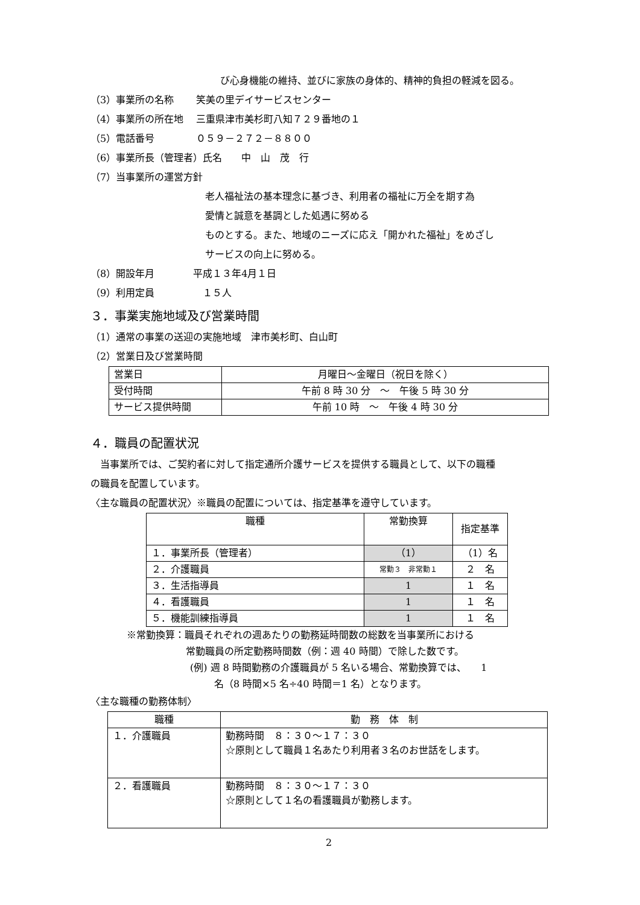び心身機能の維持、並びに家族の身体的、精神的負担の軽減を図る。
（3）事業所の名称　　 笑美の里デイサービスセンター
（4）事業所の所在地　 三重県津市美杉町八知７２９番地の１
（5）電話番号　　　　 ０５９－２７２－８８００
（6）事業所長（管理者）氏名　　中　山　茂　行
（7）当事業所の運営方針
老人福祉法の基本理念に基づき、利用者の福祉に万全を期す為
愛情と誠意を基調とした処遇に努める
ものとする。また、地域のニーズに応え「開かれた福祉」をめざし
サービスの向上に努める。
（8）開設年月　　　　平成１３年4月１日
（9）利用定員　　　　　１５人
３．事業実施地域及び営業時間
（1）通常の事業の送迎の実施地域　津市美杉町、白山町
（2）営業日及び営業時間
| 営業日 | 月曜日～金曜日（祝日を除く） |
| 受付時間 | 午前 8 時 30 分 ～ 午後 5 時 30 分 |
| サービス提供時間 | 午前 10 時 ～ 午後 4 時 30 分 |
４．職員の配置状況
　当事業所では、ご契約者に対して指定通所介護サービスを提供する職員として、以下の職種
の職員を配置しています。
〈主な職員の配置状況〉※職員の配置については、指定基準を遵守しています。
| 職種 | 常勤換算 | 指定基準 |
| --- | --- | --- |
| １．事業所長（管理者） | （1） | （1）名 |
| ２．介護職員 | 常勤３ 非常勤１ | ２ 名 |
| ３．生活指導員 | 1 | １ 名 |
| ４．看護職員 | 1 | １ 名 |
| ５．機能訓練指導員 | 1 | １ 名 |
※常勤換算：職員それぞれの週あたりの勤務延時間数の総数を当事業所における
常勤職員の所定勤務時間数（例：週 40 時間）で除した数です。
(例) 週 8 時間勤務の介護職員が 5 名いる場合、常勤換算では、　　1
名（8 時間×5 名÷40 時間＝1 名）となります。
〈主な職種の勤務体制〉
| 職種 | 勤 務 体 制 |
| --- | --- |
| １．介護職員 | 勤務時間 ８：３０～１７：３０ ☆原則として職員１名あたり利用者３名のお世話をします。 |
| ２．看護職員 | 勤務時間 ８：３０～１７：３０ ☆原則として１名の看護職員が勤務します。 |
2